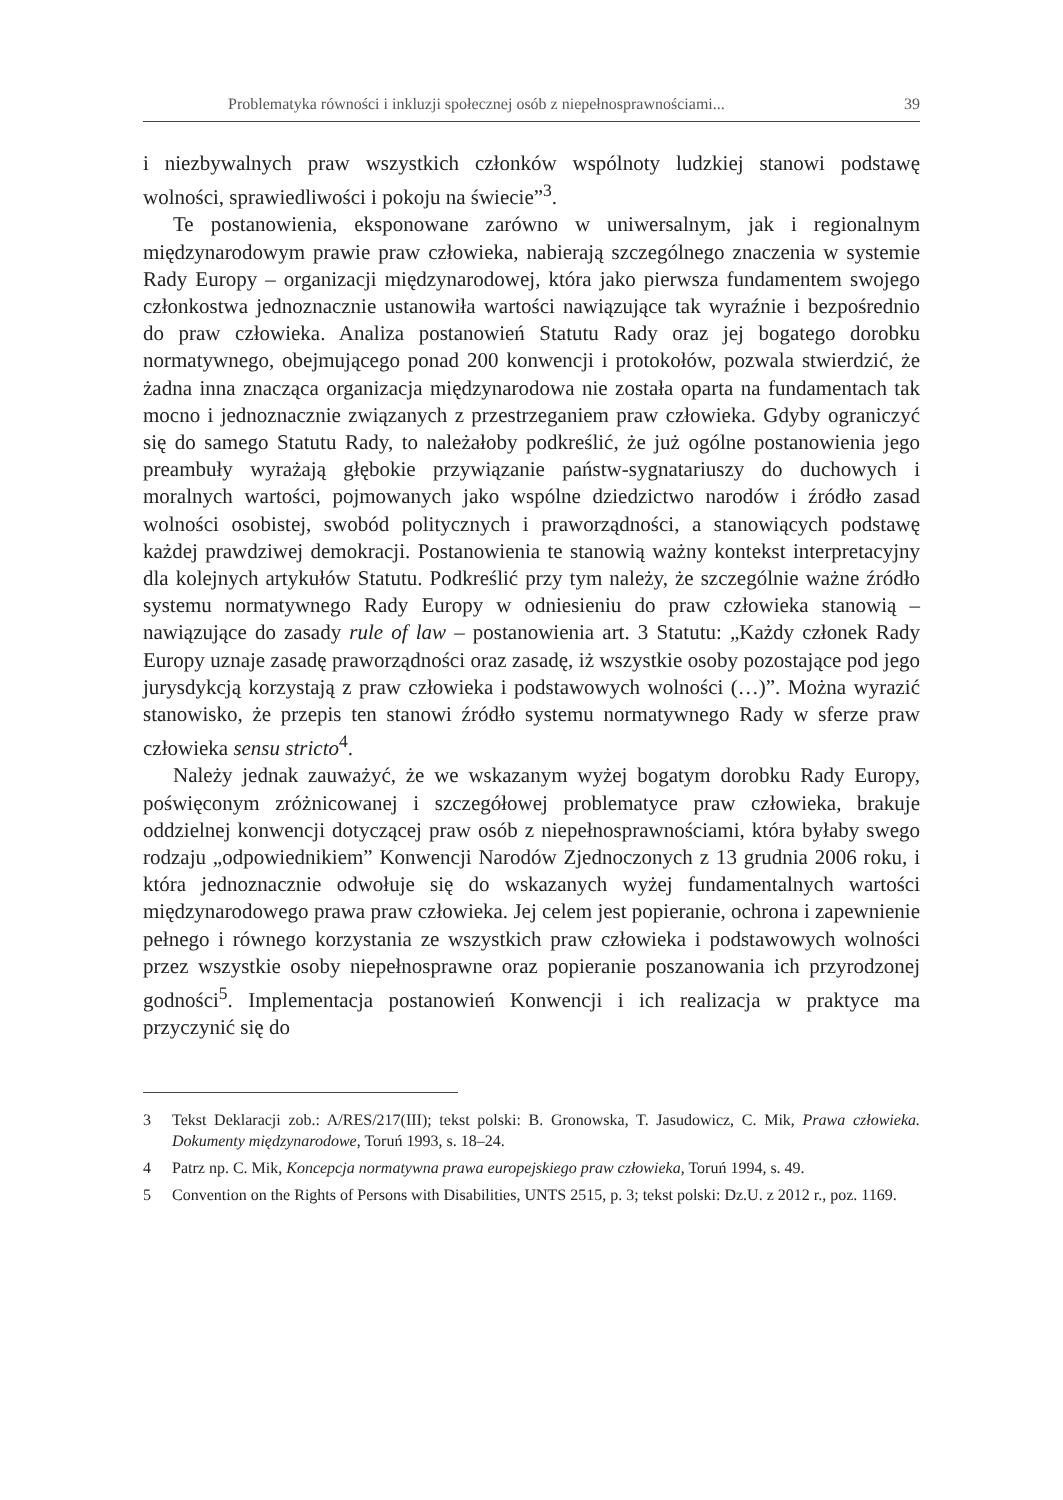Problematyka równości i inkluzji społecznej osób z niepełnosprawnościami... 39
i niezbywalnych praw wszystkich członków wspólnoty ludzkiej stanowi podstawę wolności, sprawiedliwości i pokoju na świecie”<sup>3</sup>.
Te postanowienia, eksponowane zarówno w uniwersalnym, jak i regionalnym międzynarodowym prawie praw człowieka, nabierają szczególnego znaczenia w systemie Rady Europy – organizacji międzynarodowej, która jako pierwsza fundamentem swojego członkostwa jednoznacznie ustanowiła wartości nawiązujące tak wyraźnie i bezpośrednio do praw człowieka. Analiza postanowień Statutu Rady oraz jej bogatego dorobku normatywnego, obejmującego ponad 200 konwencji i protokołów, pozwala stwierdzić, że żadna inna znacząca organizacja międzynarodowa nie została oparta na fundamentach tak mocno i jednoznacznie związanych z przestrzeganiem praw człowieka. Gdyby ograniczyć się do samego Statutu Rady, to należałoby podkreślić, że już ogólne postanowienia jego preambuły wyrażają głębokie przywiązanie państw-sygnatariuszy do duchowych i moralnych wartości, pojmowanych jako wspólne dziedzictwo narodów i źródło zasad wolności osobistej, swobód politycznych i praworządności, a stanowiących podstawę każdej prawdziwej demokracji. Postanowienia te stanowią ważny kontekst interpretacyjny dla kolejnych artykułów Statutu. Podkreślić przy tym należy, że szczególnie ważne źródło systemu normatywnego Rady Europy w odniesieniu do praw człowieka stanowią – nawiązujące do zasady rule of law – postanowienia art. 3 Statutu: „Każdy członek Rady Europy uznaje zasadę praworządności oraz zasadę, iż wszystkie osoby pozostające pod jego jurysdykcją korzystają z praw człowieka i podstawowych wolności (…)”. Można wyrazić stanowisko, że przepis ten stanowi źródło systemu normatywnego Rady w sferze praw człowieka sensu stricto<sup>4</sup>.
Należy jednak zauważyć, że we wskazanym wyżej bogatym dorobku Rady Europy, poświęconym zróżnicowanej i szczegółowej problematyce praw człowieka, brakuje oddzielnej konwencji dotyczącej praw osób z niepełnosprawnościami, która byłaby swego rodzaju „odpowiednikiem” Konwencji Narodów Zjednoczonych z 13 grudnia 2006 roku, i która jednoznacznie odwołuje się do wskazanych wyżej fundamentalnych wartości międzynarodowego prawa praw człowieka. Jej celem jest popieranie, ochrona i zapewnienie pełnego i równego korzystania ze wszystkich praw człowieka i podstawowych wolności przez wszystkie osoby niepełnosprawne oraz popieranie poszanowania ich przyrodzonej godności<sup>5</sup>. Implementacja postanowień Konwencji i ich realizacja w praktyce ma przyczynić się do
3 Tekst Deklaracji zob.: A/RES/217(III); tekst polski: B. Gronowska, T. Jasudowicz, C. Mik, Prawa człowieka. Dokumenty międzynarodowe, Toruń 1993, s. 18–24.
4 Patrz np. C. Mik, Koncepcja normatywna prawa europejskiego praw człowieka, Toruń 1994, s. 49.
5 Convention on the Rights of Persons with Disabilities, UNTS 2515, p. 3; tekst polski: Dz.U. z 2012 r., poz. 1169.